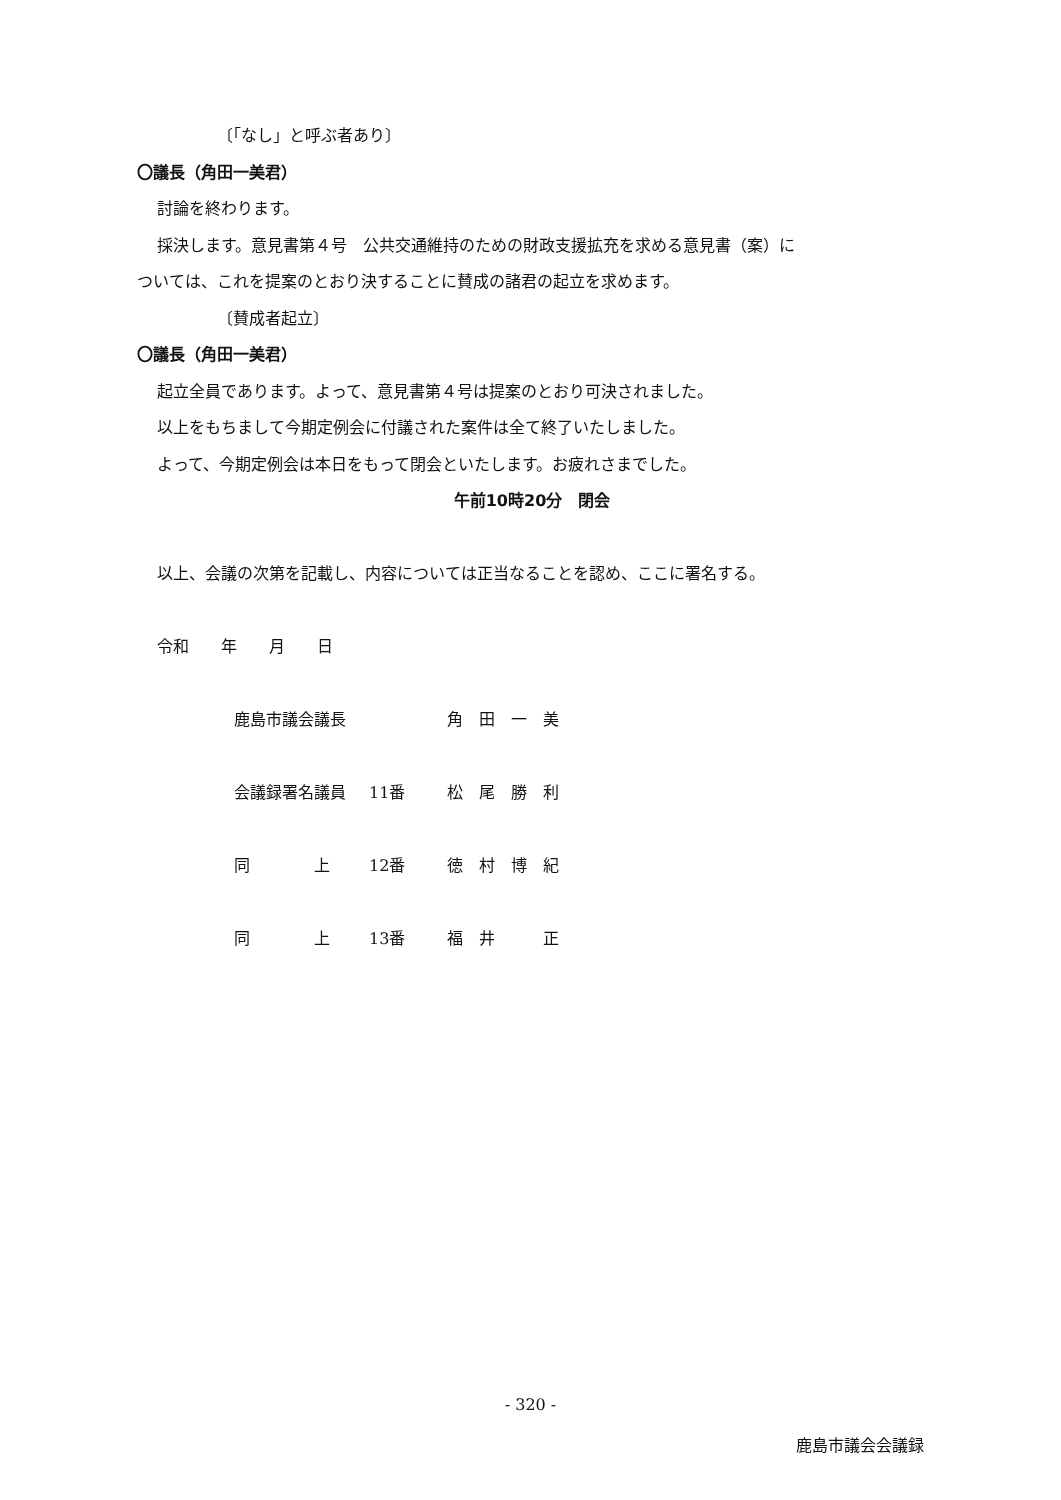〔「なし」と呼ぶ者あり〕
〇議長（角田一美君）
討論を終わります。
採決します。意見書第４号　公共交通維持のための財政支援拡充を求める意見書（案）に
ついては、これを提案のとおり決することに賛成の諸君の起立を求めます。
〔賛成者起立〕
〇議長（角田一美君）
起立全員であります。よって、意見書第４号は提案のとおり可決されました。
以上をもちまして今期定例会に付議された案件は全て終了いたしました。
よって、今期定例会は本日をもって閉会といたします。お疲れさまでした。
午前10時20分　閉会
以上、会議の次第を記載し、内容については正当なることを認め、ここに署名する。
令和　　年　　月　　日
鹿島市議会議長 角　田　一　美
会議録署名議員 11番 松　尾　勝　利
同　　　　上 12番 徳　村　博　紀
同　　　　上 13番 福　井　　　正
- 320 -
鹿島市議会会議録